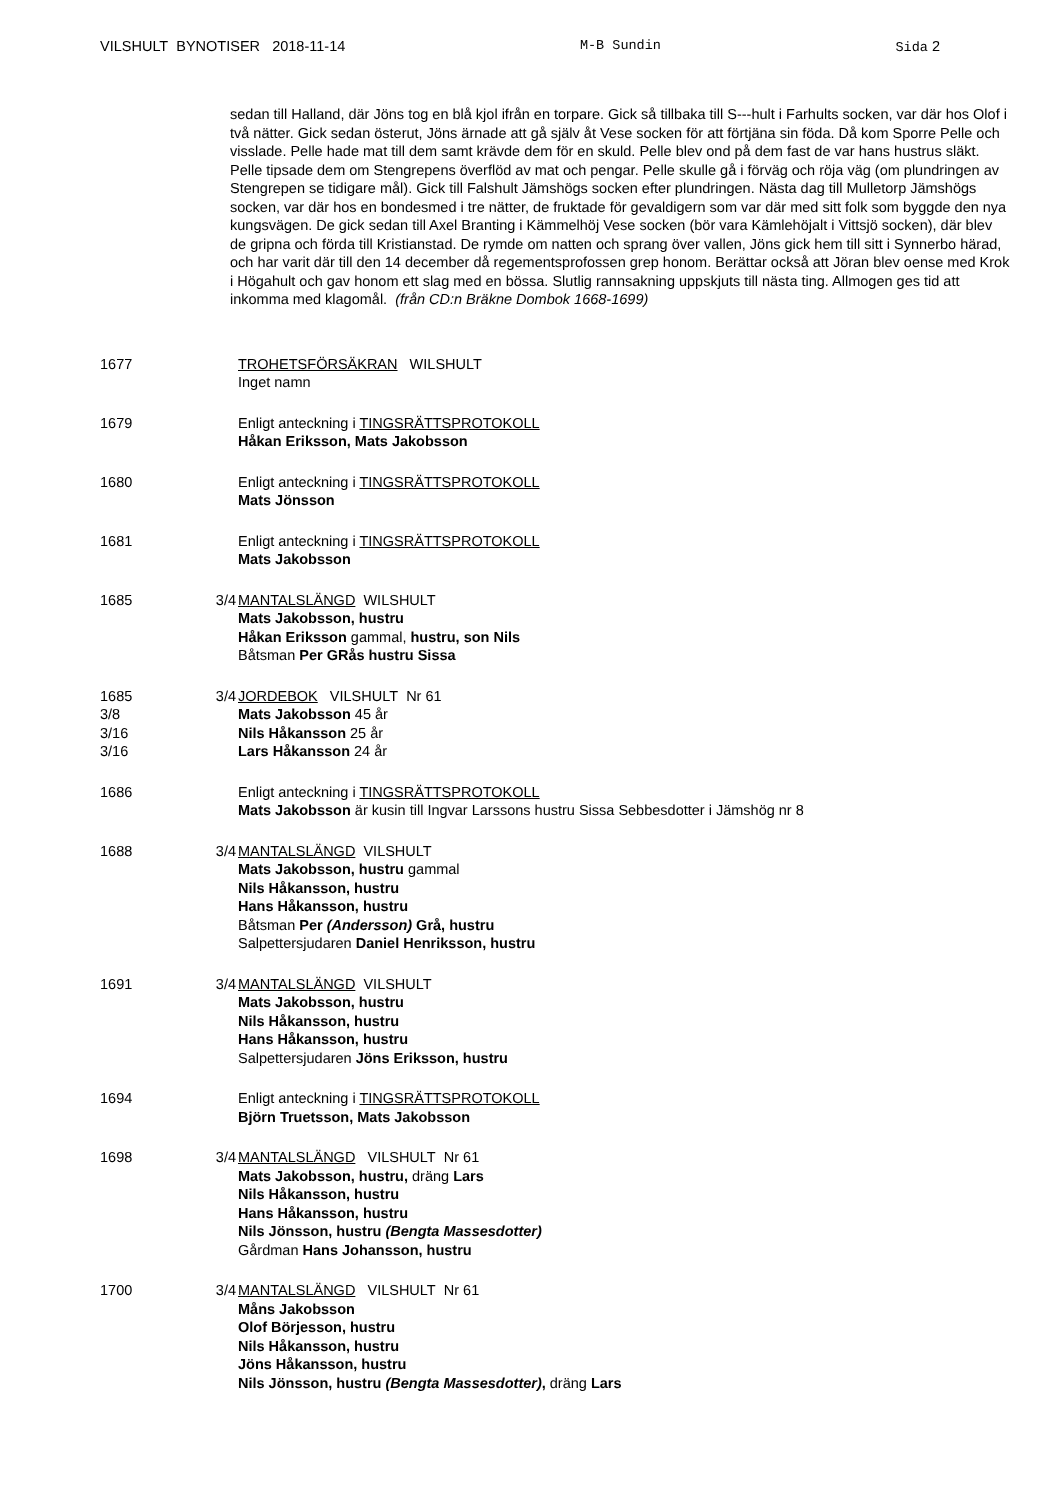VILSHULT BYNOTISER 2018-11-14 M-B Sundin Sida 2
sedan till Halland, där Jöns tog en blå kjol ifrån en torpare. Gick så tillbaka till S---hult i Farhults socken, var där hos Olof i två nätter. Gick sedan österut, Jöns ärnade att gå själv åt Vese socken för att förtjäna sin föda. Då kom Sporre Pelle och visslade. Pelle hade mat till dem samt krävde dem för en skuld. Pelle blev ond på dem fast de var hans hustrus släkt. Pelle tipsade dem om Stengrepens överflöd av mat och pengar. Pelle skulle gå i förväg och röja väg (om plundringen av Stengrepen se tidigare mål). Gick till Falshult Jämshögs socken efter plundringen. Nästa dag till Mulletorp Jämshögs socken, var där hos en bondesmed i tre nätter, de fruktade för gevaldigern som var där med sitt folk som byggde den nya kungsvägen. De gick sedan till Axel Branting i Kämmelhöj Vese socken (bör vara Kämlehöjalt i Vittsjö socken), där blev de gripna och förda till Kristianstad. De rymde om natten och sprang över vallen, Jöns gick hem till sitt i Synnerbo härad, och har varit där till den 14 december då regementsprofossen grep honom. Berättar också att Jöran blev oense med Krok i Högahult och gav honom ett slag med en bössa. Slutlig rannsakning uppskjuts till nästa ting. Allmogen ges tid att inkomma med klagomål. (från CD:n Bräkne Dombok 1668-1699)
1677 TROHETSFÖRSÄKRAN WILSHULT
Inget namn
1679 Enligt anteckning i TINGSRÄTTSPROTOKOLL
Håkan Eriksson, Mats Jakobsson
1680 Enligt anteckning i TINGSRÄTTSPROTOKOLL
Mats Jönsson
1681 Enligt anteckning i TINGSRÄTTSPROTOKOLL
Mats Jakobsson
1685 3/4 MANTALSLÄNGD WILSHULT
Mats Jakobsson, hustru
Håkan Eriksson gammal, hustru, son Nils
Båtsman Per GRås hustru Sissa
1685
3/8
3/16
3/16
3/4 JORDEBOK VILSHULT Nr 61
Mats Jakobsson 45 år
Nils Håkansson 25 år
Lars Håkansson 24 år
1686 Enligt anteckning i TINGSRÄTTSPROTOKOLL
Mats Jakobsson är kusin till Ingvar Larssons hustru Sissa Sebbesdotter i Jämshög nr 8
1688 3/4 MANTALSLÄNGD VILSHULT
Mats Jakobsson, hustru gammal
Nils Håkansson, hustru
Hans Håkansson, hustru
Båtsman Per (Andersson) Grå, hustru
Salpettersjudaren Daniel Henriksson, hustru
1691 3/4 MANTALSLÄNGD VILSHULT
Mats Jakobsson, hustru
Nils Håkansson, hustru
Hans Håkansson, hustru
Salpettersjudaren Jöns Eriksson, hustru
1694 Enligt anteckning i TINGSRÄTTSPROTOKOLL
Björn Truetsson, Mats Jakobsson
1698 3/4 MANTALSLÄNGD VILSHULT Nr 61
Mats Jakobsson, hustru, dräng Lars
Nils Håkansson, hustru
Hans Håkansson, hustru
Nils Jönsson, hustru (Bengta Massesdotter)
Gårdman Hans Johansson, hustru
1700 3/4 MANTALSLÄNGD VILSHULT Nr 61
Måns Jakobsson
Olof Börjesson, hustru
Nils Håkansson, hustru
Jöns Håkansson, hustru
Nils Jönsson, hustru (Bengta Massesdotter), dräng Lars